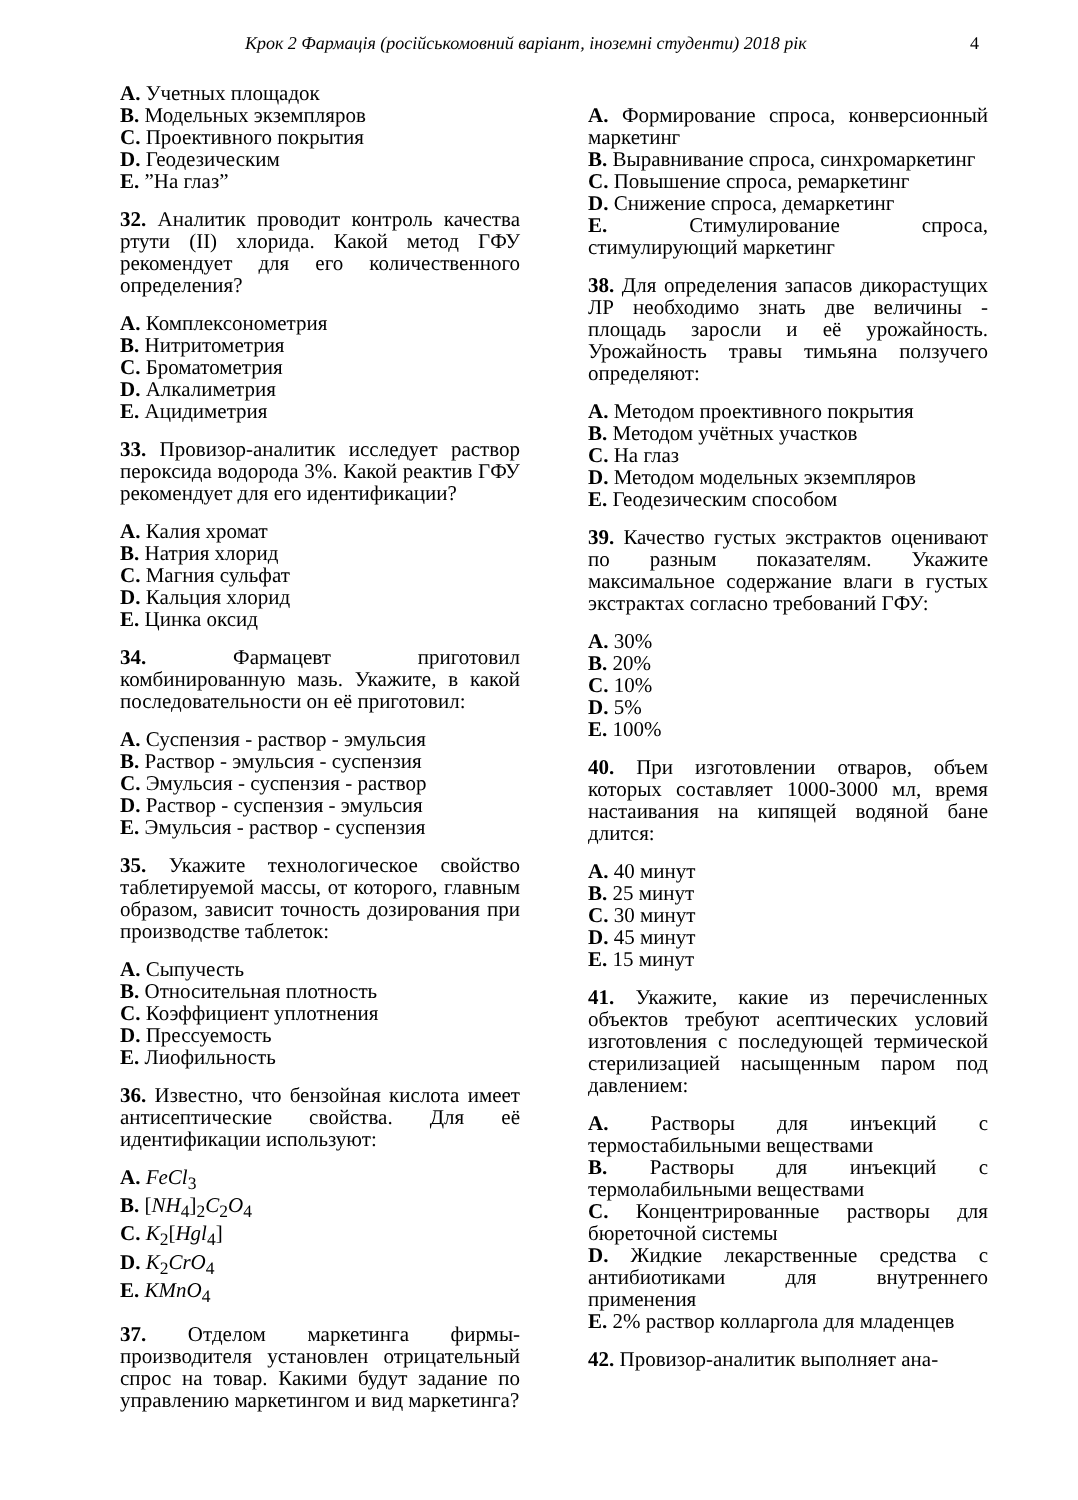Крок 2 Фармація (російськомовний варіант, іноземні студенти) 2018 рік 4
A. Учетных площадок
B. Модельных экземпляров
C. Проективного покрытия
D. Геодезическим
E. ”На глаз”
32. Аналитик проводит контроль качества ртути (II) хлорида. Какой метод ГФУ рекомендует для его количественного определения?
A. Комплексонометрия
B. Нитритометрия
C. Броматометрия
D. Алкалиметрия
E. Ацидиметрия
33. Провизор-аналитик исследует раствор пероксида водорода 3%. Какой реактив ГФУ рекомендует для его идентификации?
A. Калия хромат
B. Натрия хлорид
C. Магния сульфат
D. Кальция хлорид
E. Цинка оксид
34. Фармацевт приготовил комбинированную мазь. Укажите, в какой последовательности он её приготовил:
A. Суспензия - раствор - эмульсия
B. Раствор - эмульсия - суспензия
C. Эмульсия - суспензия - раствор
D. Раствор - суспензия - эмульсия
E. Эмульсия - раствор - суспензия
35. Укажите технологическое свойство таблетируемой массы, от которого, главным образом, зависит точность дозирования при производстве таблеток:
A. Сыпучесть
B. Относительная плотность
C. Коэффициент уплотнения
D. Прессуемость
E. Лиофильность
36. Известно, что бензойная кислота имеет антисептические свойства. Для её идентификации используют:
A. FeCl<sub>3</sub>
B. [NH<sub>4</sub>]<sub>2</sub>C<sub>2</sub>O<sub>4</sub>
C. K<sub>2</sub>[Hgl<sub>4</sub>]
D. K<sub>2</sub>CrO<sub>4</sub>
E. KMnO<sub>4</sub>
37. Отделом маркетинга фирмы-производителя установлен отрицательный спрос на товар. Какими будут задание по управлению маркетингом и вид маркетинга?
A. Формирование спроса, конверсионный маркетинг
B. Выравнивание спроса, синхромаркетинг
C. Повышение спроса, ремаркетинг
D. Снижение спроса, демаркетинг
E. Стимулирование спроса, стимулирующий маркетинг
38. Для определения запасов дикорастущих ЛР необходимо знать две величины - площадь заросли и её урожайность. Урожайность травы тимьяна ползучего определяют:
A. Методом проективного покрытия
B. Методом учётных участков
C. На глаз
D. Методом модельных экземпляров
E. Геодезическим способом
39. Качество густых экстрактов оценивают по разным показателям. Укажите максимальное содержание влаги в густых экстрактах согласно требований ГФУ:
A. 30%
B. 20%
C. 10%
D. 5%
E. 100%
40. При изготовлении отваров, объем которых составляет 1000-3000 мл, время настаивания на кипящей водяной бане длится:
A. 40 минут
B. 25 минут
C. 30 минут
D. 45 минут
E. 15 минут
41. Укажите, какие из перечисленных объектов требуют асептических условий изготовления с последующей термической стерилизацией насыщенным паром под давлением:
A. Растворы для инъекций с термостабильными веществами
B. Растворы для инъекций с термолабильными веществами
C. Концентрированные растворы для бюреточной системы
D. Жидкие лекарственные средства с антибиотиками для внутреннего применения
E. 2% раствор колларгола для младенцев
42. Провизор-аналитик выполняет ана-